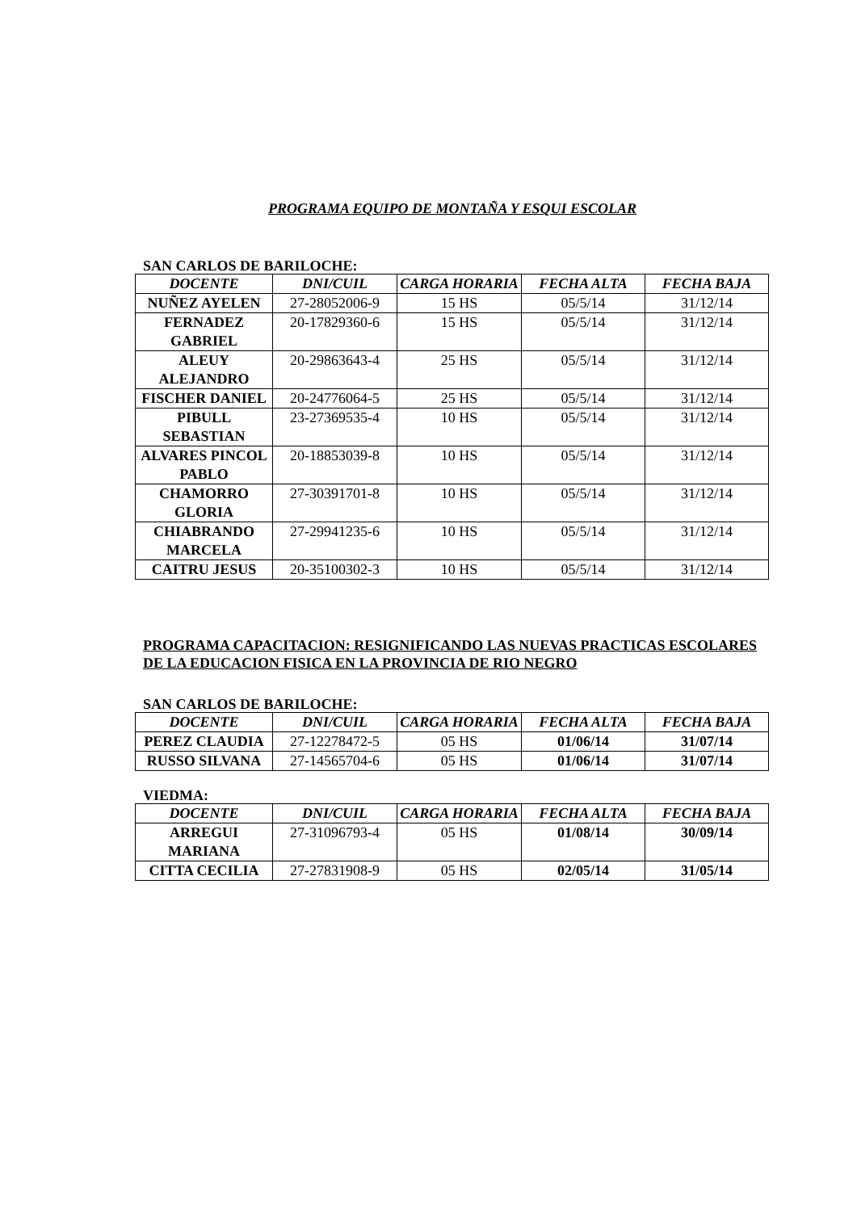PROGRAMA EQUIPO DE MONTAÑA Y ESQUI ESCOLAR
SAN CARLOS DE BARILOCHE:
| DOCENTE | DNI/CUIL | CARGA HORARIA | FECHA ALTA | FECHA BAJA |
| --- | --- | --- | --- | --- |
| NUÑEZ AYELEN | 27-28052006-9 | 15 HS | 05/5/14 | 31/12/14 |
| FERNADEZ GABRIEL | 20-17829360-6 | 15 HS | 05/5/14 | 31/12/14 |
| ALEUY ALEJANDRO | 20-29863643-4 | 25 HS | 05/5/14 | 31/12/14 |
| FISCHER DANIEL | 20-24776064-5 | 25 HS | 05/5/14 | 31/12/14 |
| PIBULL SEBASTIAN | 23-27369535-4 | 10 HS | 05/5/14 | 31/12/14 |
| ALVARES PINCOL PABLO | 20-18853039-8 | 10 HS | 05/5/14 | 31/12/14 |
| CHAMORRO GLORIA | 27-30391701-8 | 10 HS | 05/5/14 | 31/12/14 |
| CHIABRANDO MARCELA | 27-29941235-6 | 10 HS | 05/5/14 | 31/12/14 |
| CAITRU JESUS | 20-35100302-3 | 10 HS | 05/5/14 | 31/12/14 |
PROGRAMA CAPACITACION: RESIGNIFICANDO LAS NUEVAS PRACTICAS ESCOLARES DE LA EDUCACION FISICA EN LA PROVINCIA DE RIO NEGRO
SAN CARLOS DE BARILOCHE:
| DOCENTE | DNI/CUIL | CARGA HORARIA | FECHA ALTA | FECHA BAJA |
| --- | --- | --- | --- | --- |
| PEREZ CLAUDIA | 27-12278472-5 | 05 HS | 01/06/14 | 31/07/14 |
| RUSSO SILVANA | 27-14565704-6 | 05 HS | 01/06/14 | 31/07/14 |
VIEDMA:
| DOCENTE | DNI/CUIL | CARGA HORARIA | FECHA ALTA | FECHA BAJA |
| --- | --- | --- | --- | --- |
| ARREGUI MARIANA | 27-31096793-4 | 05 HS | 01/08/14 | 30/09/14 |
| CITTA CECILIA | 27-27831908-9 | 05 HS | 02/05/14 | 31/05/14 |